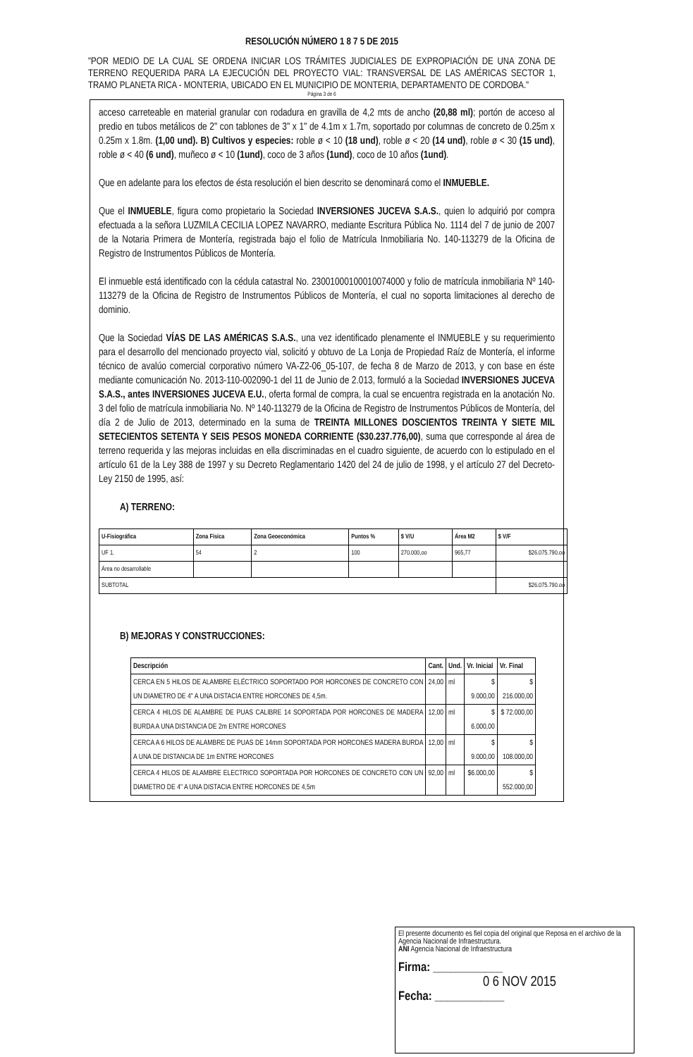RESOLUCIÓN NÚMERO 1 8 7 5 DE 2015
"POR MEDIO DE LA CUAL SE ORDENA INICIAR LOS TRÁMITES JUDICIALES DE EXPROPIACIÓN DE UNA ZONA DE TERRENO REQUERIDA PARA LA EJECUCIÓN DEL PROYECTO VIAL: TRANSVERSAL DE LAS AMÉRICAS SECTOR 1, TRAMO PLANETA RICA - MONTERIA, UBICADO EN EL MUNICIPIO DE MONTERIA, DEPARTAMENTO DE CORDOBA."
Página 3 de 6
acceso carreteable en material granular con rodadura en gravilla de 4,2 mts de ancho (20,88 ml); portón de acceso al predio en tubos metálicos de 2" con tablones de 3" x 1" de 4.1m x 1.7m, soportado por columnas de concreto de 0.25m x 0.25m x 1.8m. (1,00 und). B) Cultivos y especies: roble ø < 10 (18 und), roble ø < 20 (14 und), roble ø < 30 (15 und), roble ø < 40 (6 und), muñeco ø < 10 (1und), coco de 3 años (1und), coco de 10 años (1und).
Que en adelante para los efectos de ésta resolución el bien descrito se denominará como el INMUEBLE.
Que el INMUEBLE, figura como propietario la Sociedad INVERSIONES JUCEVA S.A.S., quien lo adquirió por compra efectuada a la señora LUZMILA CECILIA LOPEZ NAVARRO, mediante Escritura Pública No. 1114 del 7 de junio de 2007 de la Notaria Primera de Montería, registrada bajo el folio de Matrícula Inmobiliaria No. 140-113279 de la Oficina de Registro de Instrumentos Públicos de Montería.
El inmueble está identificado con la cédula catastral No. 23001000100010074000 y folio de matrícula inmobiliaria Nº 140-113279 de la Oficina de Registro de Instrumentos Públicos de Montería, el cual no soporta limitaciones al derecho de dominio.
Que la Sociedad VÍAS DE LAS AMÉRICAS S.A.S., una vez identificado plenamente el INMUEBLE y su requerimiento para el desarrollo del mencionado proyecto vial, solicitó y obtuvo de La Lonja de Propiedad Raíz de Montería, el informe técnico de avalúo comercial corporativo número VA-Z2-06_05-107, de fecha 8 de Marzo de 2013, y con base en éste mediante comunicación No. 2013-110-002090-1 del 11 de Junio de 2.013, formuló a la Sociedad INVERSIONES JUCEVA S.A.S., antes INVERSIONES JUCEVA E.U., oferta formal de compra, la cual se encuentra registrada en la anotación No. 3 del folio de matrícula inmobiliaria No. Nº 140-113279 de la Oficina de Registro de Instrumentos Públicos de Montería, del día 2 de Julio de 2013, determinado en la suma de TREINTA MILLONES DOSCIENTOS TREINTA Y SIETE MIL SETECIENTOS SETENTA Y SEIS PESOS MONEDA CORRIENTE ($30.237.776,00), suma que corresponde al área de terreno requerida y las mejoras incluidas en ella discriminadas en el cuadro siguiente, de acuerdo con lo estipulado en el artículo 61 de la Ley 388 de 1997 y su Decreto Reglamentario 1420 del 24 de julio de 1998, y el artículo 27 del Decreto-Ley 2150 de 1995, así:
A) TERRENO:
| U-Fisiográfica | Zona Física | Zona Geoeconómica | Puntos % | $ V/U | Área M2 | $ V/F |
| --- | --- | --- | --- | --- | --- | --- |
| UF 1. | 54 | 2 | 100 | 270.000,oo | 965,77 | $26.075.790.oo |
| Área no desarrollable | | | | | | |
| SUBTOTAL | | | | | | $26.075.790.oo |
B) MEJORAS Y CONSTRUCCIONES:
| Descripción | Cant. | Und. | Vr. Inicial | Vr. Final |
| --- | --- | --- | --- | --- |
| CERCA EN 5 HILOS DE ALAMBRE ELÉCTRICO SOPORTADO POR HORCONES DE CONCRETO CON UN DIAMETRO DE 4" A UNA DISTACIA ENTRE HORCONES DE 4,5m. | 24,00 | ml | $ 9.000,00 | $ 216.000,00 |
| CERCA 4 HILOS DE ALAMBRE DE PUAS CALIBRE 14 SOPORTADA POR HORCONES DE MADERA BURDA A UNA DISTANCIA DE 2m ENTRE HORCONES | 12,00 | ml | $ 6.000,00 | $ 72.000,00 |
| CERCA A 6 HILOS DE ALAMBRE DE PUAS DE 14mm SOPORTADA POR HORCONES MADERA BURDA A UNA DE DISTANCIA DE 1m ENTRE HORCONES | 12,00 | ml | $ 9.000,00 | $ 108.000,00 |
| CERCA 4 HILOS DE ALAMBRE ELECTRICO SOPORTADA POR HORCONES DE CONCRETO CON UN DIAMETRO DE 4" A UNA DISTACIA ENTRE HORCONES DE 4,5m | 92,00 | ml | $6.000,00 | $ 552.000,00 |
El presente documento es fiel copia del original que Reposa en el archivo de la Agencia Nacional de Infraestructura.
ANI Agencia Nacional de Infraestructura
Firma: ____________
0 6 NOV 2015
Fecha: ____________